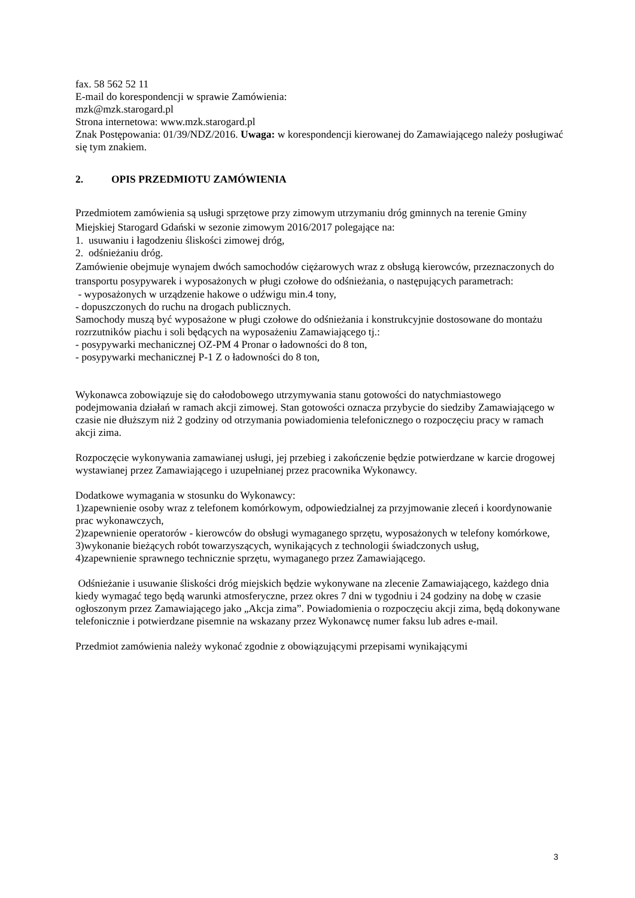fax. 58 562 52 11
E-mail do korespondencji w sprawie Zamówienia:
mzk@mzk.starogard.pl
Strona internetowa: www.mzk.starogard.pl
Znak Postępowania: 01/39/NDZ/2016. Uwaga: w korespondencji kierowanej do Zamawiającego należy posługiwać się tym znakiem.
2. OPIS PRZEDMIOTU ZAMÓWIENIA
Przedmiotem zamówienia są usługi sprzętowe przy zimowym utrzymaniu dróg gminnych na terenie Gminy Miejskiej Starogard Gdański w sezonie zimowym 2016/2017 polegające na:
1. usuwaniu i łagodzeniu śliskości zimowej dróg,
2. odśnieżaniu dróg.
Zamówienie obejmuje wynajem dwóch samochodów ciężarowych wraz z obsługą kierowców, przeznaczonych do transportu posypywarek i wyposażonych w pługi czołowe do odśnieżania, o następujących parametrach:
- wyposażonych w urządzenie hakowe o udźwigu min.4 tony,
- dopuszczonych do ruchu na drogach publicznych.
Samochody muszą być wyposażone w pługi czołowe do odśnieżania i konstrukcyjnie dostosowane do montażu rozrzutników piachu i soli będących na wyposażeniu Zamawiającego tj.:
- posypywarki mechanicznej OZ-PM 4 Pronar o ładowności do 8 ton,
- posypywarki mechanicznej P-1 Z o ładowności do 8 ton,
Wykonawca zobowiązuje się do całodobowego utrzymywania stanu gotowości do natychmiastowego podejmowania działań w ramach akcji zimowej. Stan gotowości oznacza przybycie do siedziby Zamawiającego w czasie nie dłuższym niż 2 godziny od otrzymania powiadomienia telefonicznego o rozpoczęciu pracy w ramach akcji zima.
Rozpoczęcie wykonywania zamawianej usługi, jej przebieg i zakończenie będzie potwierdzane w karcie drogowej wystawianej przez Zamawiającego i uzupełnianej przez pracownika Wykonawcy.
Dodatkowe wymagania w stosunku do Wykonawcy:
1)zapewnienie osoby wraz z telefonem komórkowym, odpowiedzialnej za przyjmowanie zleceń i koordynowanie prac wykonawczych,
2)zapewnienie operatorów - kierowców do obsługi wymaganego sprzętu, wyposażonych w telefony komórkowe,
3)wykonanie bieżących robót towarzyszących, wynikających z technologii świadczonych usług,
4)zapewnienie sprawnego technicznie sprzętu, wymaganego przez Zamawiającego.
Odśnieżanie i usuwanie śliskości dróg miejskich będzie wykonywane na zlecenie Zamawiającego, każdego dnia kiedy wymagać tego będą warunki atmosferyczne, przez okres 7 dni w tygodniu i 24 godziny na dobę w czasie ogłoszonym przez Zamawiającego jako „Akcja zima”. Powiadomienia o rozpoczęciu akcji zima, będą dokonywane telefonicznie i potwierdzane pisemnie na wskazany przez Wykonawcę numer faksu lub adres e-mail.
Przedmiot zamówienia należy wykonać zgodnie z obowiązującymi przepisami wynikającymi
3